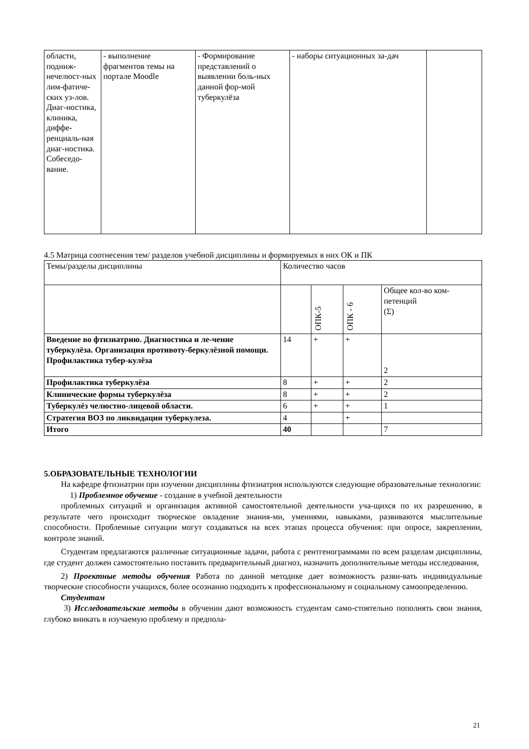| области, подниж-нечелюст-ных лим-фатиче-ских уз-лов. Диаг-ностика, клиника, диффе-ренциаль-ная диаг-ностика. Собеседо-вание. | - выполнение фрагментов темы на портале Moodle | - Формирование представлений о выявлении боль-ных данной фор-мой туберкулёза | - наборы ситуационных за-дач | |
4.5 Матрица соотнесения тем/ разделов учебной дисциплины и формируемых в них ОК и ПК
| Темы/разделы дисциплины | Количество часов | | | |
| | | ОПК-5 | ОПК - 6 | Общее кол-во ком-петенций (Σ) |
| Введение во фтизиатрию. Диагностика и ле-чение туберкулёза. Организация противоту-беркулёзной помощи. Профилактика тубер-кулёза | 14 | + | + | 2 |
| Профилактика туберкулёза | 8 | + | + | 2 |
| Клинические формы туберкулёза | 8 | + | + | 2 |
| Туберкулёз челюстно-лицевой области. | 6 | + | + | 1 |
| Стратегия ВОЗ по ликвидации туберкулеза. | 4 | | + | |
| Итого | 40 | | | 7 |
5.ОБРАЗОВАТЕЛЬНЫЕ ТЕХНОЛОГИИ
На кафедре фтизиатрии при изучении дисциплины фтизиатрия используются следующие образовательные технологии:
1) Проблемное обучение - создание в учебной деятельности
проблемных ситуаций и организация активной самостоятельной деятельности уча-щихся по их разрешению, в результате чего происходит творческое овладение знания-ми, умениями, навыками, развиваются мыслительные способности. Проблемные ситуации могут создаваться на всех этапах процесса обучения: при опросе, закреплении, контроле знаний.
Студентам предлагаются различные ситуационные задачи, работа с рентгенограммами по всем разделам дисциплины, где студент должен самостоятельно поставить предварительный диагноз, назначить дополнительные методы исследования,
2) Проектные методы обучения Работа по данной методике дает возможность разви-вать индивидуальные творческие способности учащихся, более осознанно подходить к профессиональному и социальному самоопределению.
Студентам
3) Исследовательские методы в обучении дают возможность студентам само-стоятельно пополнять свои знания, глубоко вникать в изучаемую проблему и предпола-
21